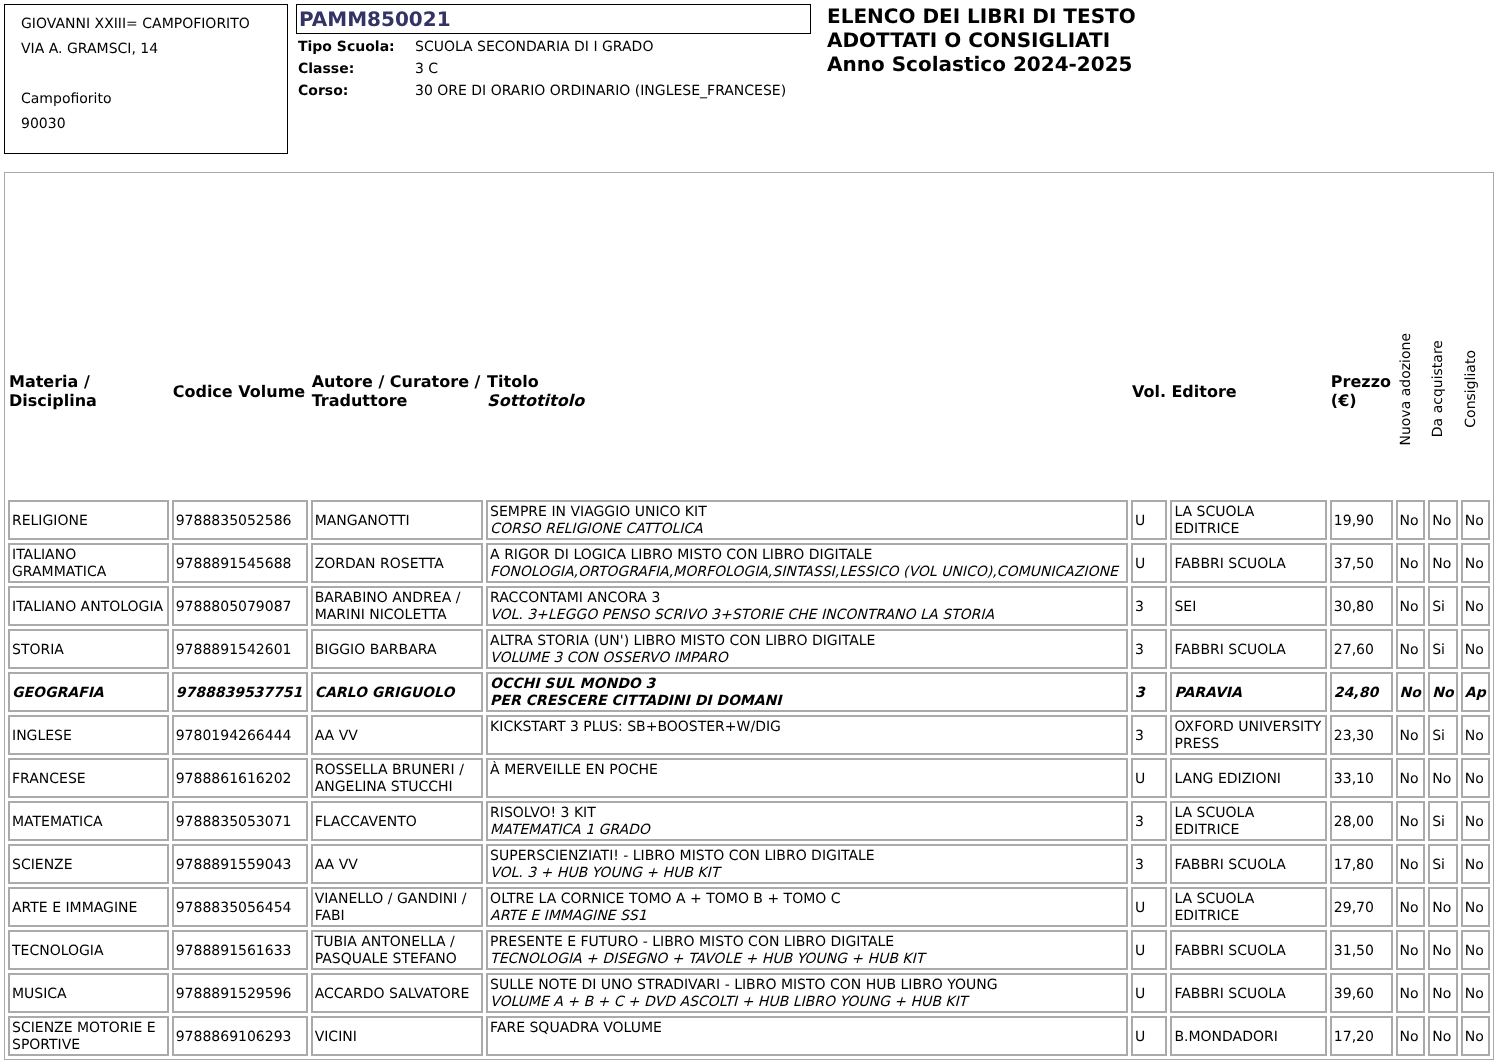GIOVANNI XXIII= CAMPOFIORITO
VIA A. GRAMSCI, 14
Campofiorito
90030
PAMM850021
| Tipo Scuola: | SCUOLA SECONDARIA DI I GRADO |
| Classe: | 3 C |
| Corso: | 30 ORE DI ORARIO ORDINARIO (INGLESE_FRANCESE) |
ELENCO DEI LIBRI DI TESTO
ADOTTATI O CONSIGLIATI
Anno Scolastico 2024-2025
| Materia / Disciplina | Codice Volume | Autore / Curatore / Traduttore | Titolo Sottotitolo | Vol. | Editore | Prezzo (€) | Nuova adozione | Da acquistare | Consigliato |
| --- | --- | --- | --- | --- | --- | --- | --- | --- | --- |
| RELIGIONE | 9788835052586 | MANGANOTTI | SEMPRE IN VIAGGIO UNICO KIT CORSO RELIGIONE CATTOLICA | U | LA SCUOLA EDITRICE | 19,90 | No | No | No |
| ITALIANO GRAMMATICA | 9788891545688 | ZORDAN ROSETTA | A RIGOR DI LOGICA LIBRO MISTO CON LIBRO DIGITALE FONOLOGIA,ORTOGRAFIA,MORFOLOGIA,SINTASSI,LESSICO (VOL UNICO),COMUNICAZIONE | U | FABBRI SCUOLA | 37,50 | No | No | No |
| ITALIANO ANTOLOGIA | 9788805079087 | BARABINO ANDREA / MARINI NICOLETTA | RACCONTAMI ANCORA 3 VOL. 3+LEGGO PENSO SCRIVO 3+STORIE CHE INCONTRANO LA STORIA | 3 | SEI | 30,80 | No | Si | No |
| STORIA | 9788891542601 | BIGGIO BARBARA | ALTRA STORIA (UN') LIBRO MISTO CON LIBRO DIGITALE VOLUME 3 CON OSSERVO IMPARO | 3 | FABBRI SCUOLA | 27,60 | No | Si | No |
| GEOGRAFIA | 9788839537751 | CARLO GRIGUOLO | OCCHI SUL MONDO 3 PER CRESCERE CITTADINI DI DOMANI | 3 | PARAVIA | 24,80 | No | No | Ap |
| INGLESE | 9780194266444 | AA VV | KICKSTART 3 PLUS: SB+BOOSTER+W/DIG | 3 | OXFORD UNIVERSITY PRESS | 23,30 | No | Si | No |
| FRANCESE | 9788861616202 | ROSSELLA BRUNERI / ANGELINA STUCCHI | À MERVEILLE EN POCHE | U | LANG EDIZIONI | 33,10 | No | No | No |
| MATEMATICA | 9788835053071 | FLACCAVENTO | RISOLVO! 3 KIT MATEMATICA 1 GRADO | 3 | LA SCUOLA EDITRICE | 28,00 | No | Si | No |
| SCIENZE | 9788891559043 | AA VV | SUPERSCIENZIATI! - LIBRO MISTO CON LIBRO DIGITALE VOL. 3 + HUB YOUNG + HUB KIT | 3 | FABBRI SCUOLA | 17,80 | No | Si | No |
| ARTE E IMMAGINE | 9788835056454 | VIANELLO / GANDINI / FABI | OLTRE LA CORNICE TOMO A + TOMO B + TOMO C ARTE E IMMAGINE SS1 | U | LA SCUOLA EDITRICE | 29,70 | No | No | No |
| TECNOLOGIA | 9788891561633 | TUBIA ANTONELLA / PASQUALE STEFANO | PRESENTE E FUTURO - LIBRO MISTO CON LIBRO DIGITALE TECNOLOGIA + DISEGNO + TAVOLE + HUB YOUNG + HUB KIT | U | FABBRI SCUOLA | 31,50 | No | No | No |
| MUSICA | 9788891529596 | ACCARDO SALVATORE | SULLE NOTE DI UNO STRADIVARI - LIBRO MISTO CON HUB LIBRO YOUNG VOLUME A + B + C + DVD ASCOLTI + HUB LIBRO YOUNG + HUB KIT | U | FABBRI SCUOLA | 39,60 | No | No | No |
| SCIENZE MOTORIE E SPORTIVE | 9788869106293 | VICINI | FARE SQUADRA VOLUME | U | B.MONDADORI | 17,20 | No | No | No |